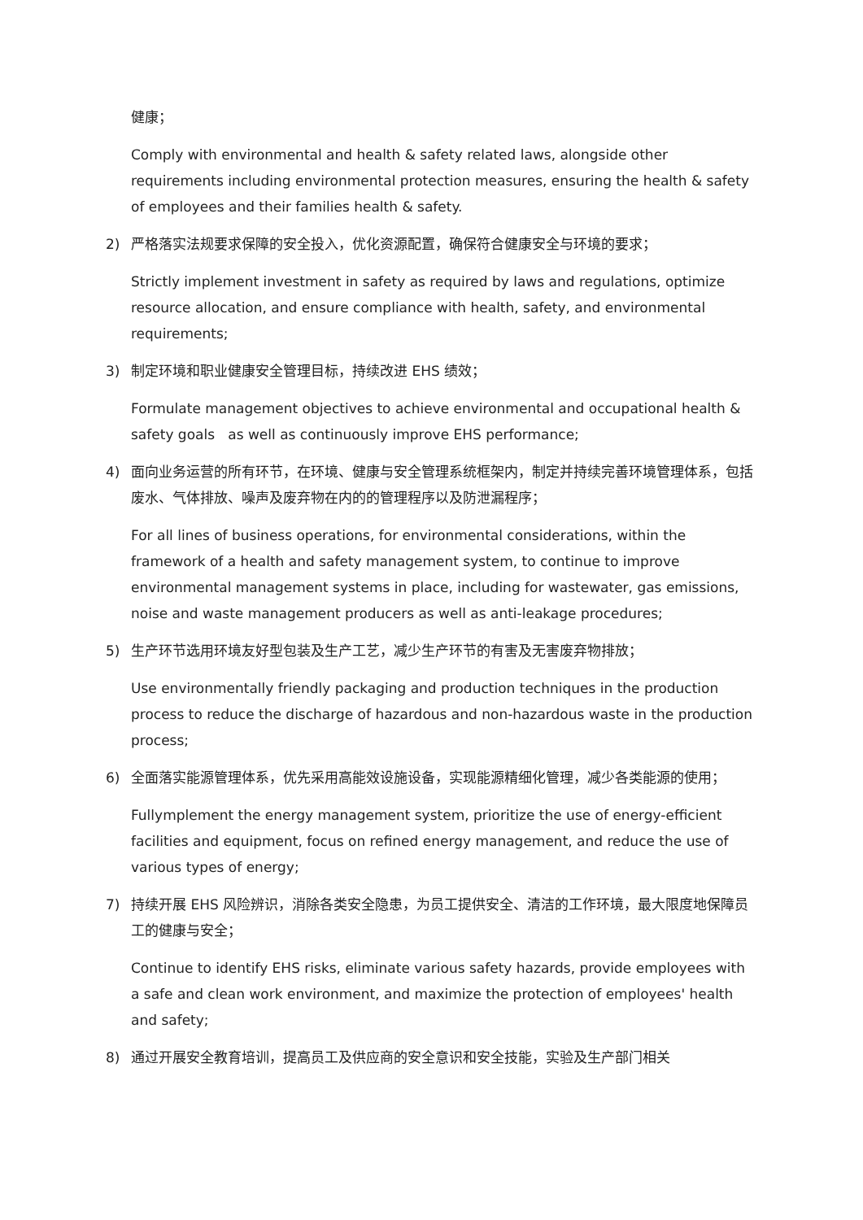健康；
Comply with environmental and health & safety related laws, alongside other requirements including environmental protection measures, ensuring the health & safety of employees and their families health & safety.
2) 严格落实法规要求保障的安全投入，优化资源配置，确保符合健康安全与环境的要求；
Strictly implement investment in safety as required by laws and regulations, optimize resource allocation, and ensure compliance with health, safety, and environmental requirements;
3) 制定环境和职业健康安全管理目标，持续改进 EHS 绩效；
Formulate management objectives to achieve environmental and occupational health & safety goals as well as continuously improve EHS performance;
4) 面向业务运营的所有环节，在环境、健康与安全管理系统框架内，制定并持续完善环境管理体系，包括废水、气体排放、噪声及废弃物在内的的管理程序以及防泄漏程序；
For all lines of business operations, for environmental considerations, within the framework of a health and safety management system, to continue to improve environmental management systems in place, including for wastewater, gas emissions, noise and waste management producers as well as anti-leakage procedures;
5) 生产环节选用环境友好型包装及生产工艺，减少生产环节的有害及无害废弃物排放；
Use environmentally friendly packaging and production techniques in the production process to reduce the discharge of hazardous and non-hazardous waste in the production process;
6) 全面落实能源管理体系，优先采用高能效设施设备，实现能源精细化管理，减少各类能源的使用；
Fullymplement the energy management system, prioritize the use of energy-efficient facilities and equipment, focus on refined energy management, and reduce the use of various types of energy;
7) 持续开展 EHS 风险辨识，消除各类安全隐患，为员工提供安全、清洁的工作环境，最大限度地保障员工的健康与安全；
Continue to identify EHS risks, eliminate various safety hazards, provide employees with a safe and clean work environment, and maximize the protection of employees' health and safety;
8) 通过开展安全教育培训，提高员工及供应商的安全意识和安全技能，实验及生产部门相关